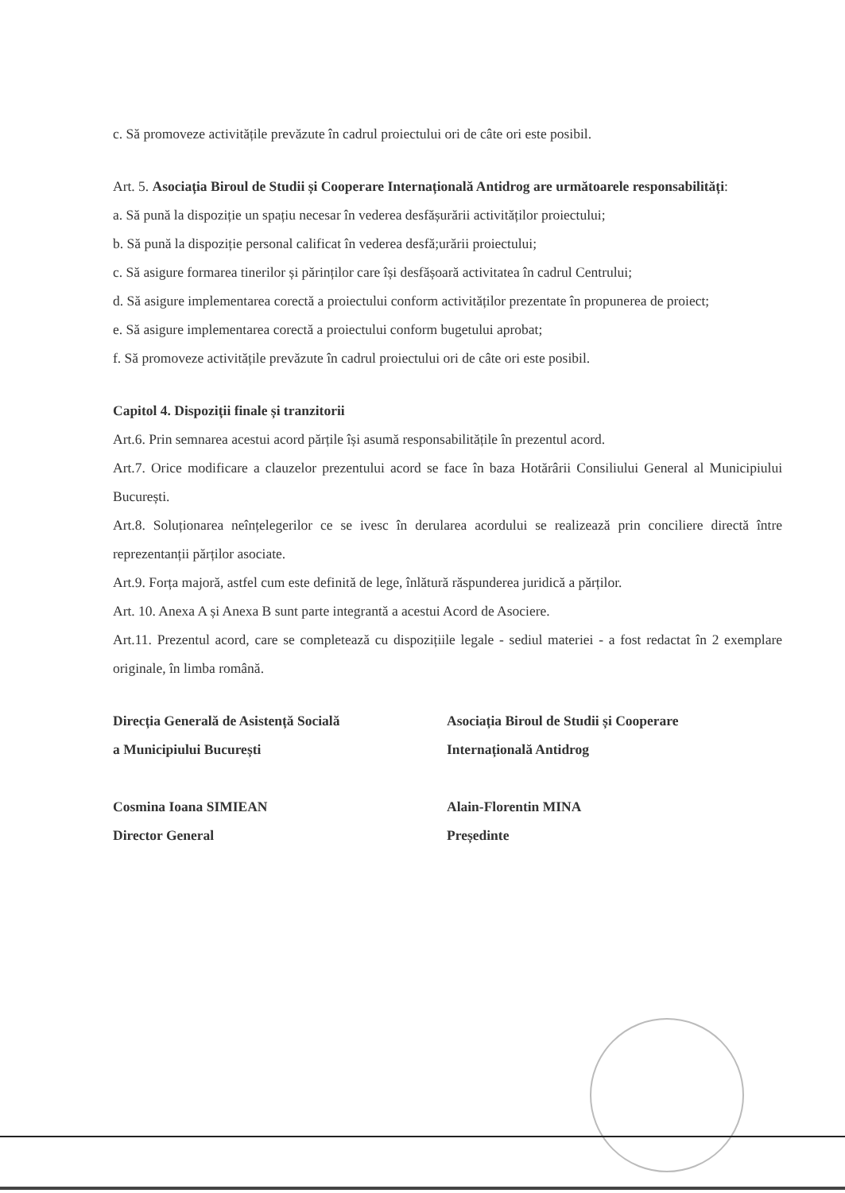c. Să promoveze activitățile prevăzute în cadrul proiectului ori de câte ori este posibil.
Art. 5. Asociația Biroul de Studii și Cooperare Internațională Antidrog are următoarele responsabilități:
a. Să pună la dispoziție un spațiu necesar în vederea desfășurării activităților proiectului;
b. Să pună la dispoziție personal calificat în vederea desfă;urării proiectului;
c. Să asigure formarea tinerilor și părinților care își desfășoară activitatea în cadrul Centrului;
d. Să asigure implementarea corectă a proiectului conform activităților prezentate în propunerea de proiect;
e. Să asigure implementarea corectă a proiectului conform bugetului aprobat;
f. Să promoveze activitățile prevăzute în cadrul proiectului ori de câte ori este posibil.
Capitol 4. Dispoziții finale și tranzitorii
Art.6. Prin semnarea acestui acord părțile își asumă responsabilitățile în prezentul acord.
Art.7. Orice modificare a clauzelor prezentului acord se face în baza Hotărârii Consiliului General al Municipiului București.
Art.8. Soluționarea neînțelegerilor ce se ivesc în derularea acordului se realizează prin conciliere directă între reprezentanții părților asociate.
Art.9. Forța majoră, astfel cum este definită de lege, înlătură răspunderea juridică a părților.
Art. 10. Anexa A și Anexa B sunt parte integrantă a acestui Acord de Asociere.
Art.11. Prezentul acord, care se completează cu dispozițiile legale - sediul materiei - a fost redactat în 2 exemplare originale, în limba română.
Direcția Generală de Asistență Socială
a Municipiului București
Asociația Biroul de Studii și Cooperare
Internațională Antidrog
Cosmina Ioana SIMIEAN
Director General
Alain-Florentin MINA
Președinte